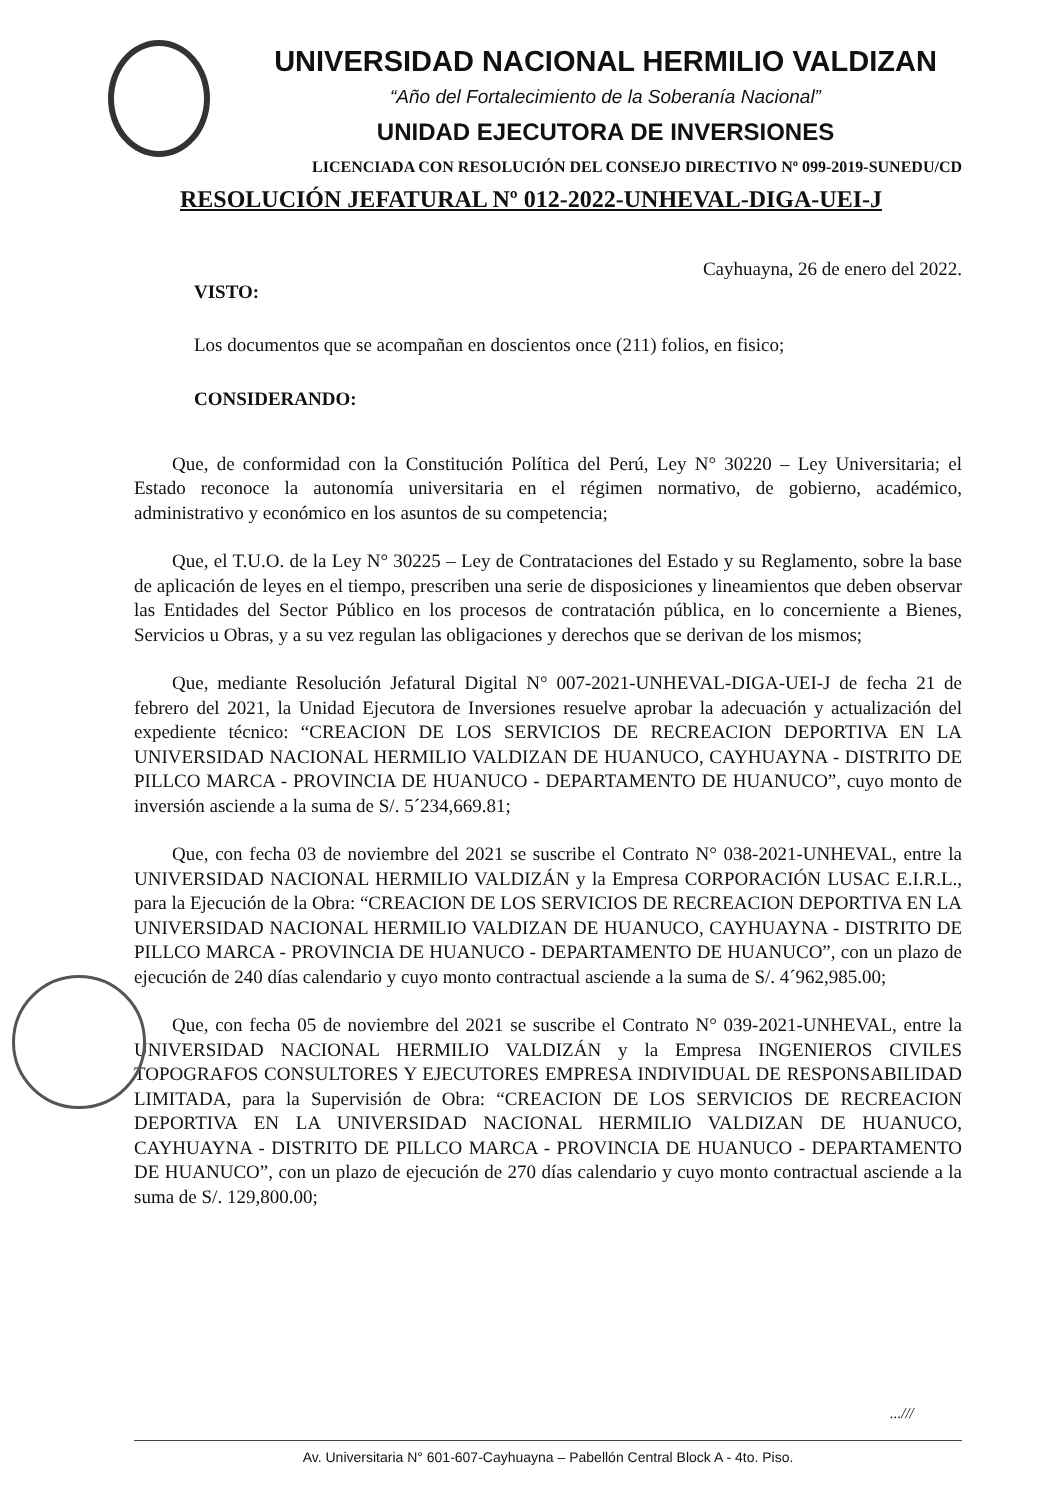UNIVERSIDAD NACIONAL HERMILIO VALDIZAN
“Año del Fortalecimiento de la Soberanía Nacional”
UNIDAD EJECUTORA DE INVERSIONES
LICENCIADA CON RESOLUCIÓN DEL CONSEJO DIRECTIVO Nº 099-2019-SUNEDU/CD
RESOLUCIÓN JEFATURAL Nº 012-2022-UNHEVAL-DIGA-UEI-J
Cayhuayna, 26 de enero del 2022.
VISTO:
Los documentos que se acompañan en doscientos once (211) folios, en fisico;
CONSIDERANDO:
Que, de conformidad con la Constitución Política del Perú, Ley N° 30220 – Ley Universitaria; el Estado reconoce la autonomía universitaria en el régimen normativo, de gobierno, académico, administrativo y económico en los asuntos de su competencia;
Que, el T.U.O. de la Ley N° 30225 – Ley de Contrataciones del Estado y su Reglamento, sobre la base de aplicación de leyes en el tiempo, prescriben una serie de disposiciones y lineamientos que deben observar las Entidades del Sector Público en los procesos de contratación pública, en lo concerniente a Bienes, Servicios u Obras, y a su vez regulan las obligaciones y derechos que se derivan de los mismos;
Que, mediante Resolución Jefatural Digital N° 007-2021-UNHEVAL-DIGA-UEI-J de fecha 21 de febrero del 2021, la Unidad Ejecutora de Inversiones resuelve aprobar la adecuación y actualización del expediente técnico: “CREACION DE LOS SERVICIOS DE RECREACION DEPORTIVA EN LA UNIVERSIDAD NACIONAL HERMILIO VALDIZAN DE HUANUCO, CAYHUAYNA - DISTRITO DE PILLCO MARCA - PROVINCIA DE HUANUCO - DEPARTAMENTO DE HUANUCO”, cuyo monto de inversión asciende a la suma de S/. 5´234,669.81;
Que, con fecha 03 de noviembre del 2021 se suscribe el Contrato N° 038-2021-UNHEVAL, entre la UNIVERSIDAD NACIONAL HERMILIO VALDIZÁN y la Empresa CORPORACIÓN LUSAC E.I.R.L., para la Ejecución de la Obra: “CREACION DE LOS SERVICIOS DE RECREACION DEPORTIVA EN LA UNIVERSIDAD NACIONAL HERMILIO VALDIZAN DE HUANUCO, CAYHUAYNA - DISTRITO DE PILLCO MARCA - PROVINCIA DE HUANUCO - DEPARTAMENTO DE HUANUCO”, con un plazo de ejecución de 240 días calendario y cuyo monto contractual asciende a la suma de S/. 4´962,985.00;
Que, con fecha 05 de noviembre del 2021 se suscribe el Contrato N° 039-2021-UNHEVAL, entre la UNIVERSIDAD NACIONAL HERMILIO VALDIZÁN y la Empresa INGENIEROS CIVILES TOPOGRAFOS CONSULTORES Y EJECUTORES EMPRESA INDIVIDUAL DE RESPONSABILIDAD LIMITADA, para la Supervisión de Obra: “CREACION DE LOS SERVICIOS DE RECREACION DEPORTIVA EN LA UNIVERSIDAD NACIONAL HERMILIO VALDIZAN DE HUANUCO, CAYHUAYNA - DISTRITO DE PILLCO MARCA - PROVINCIA DE HUANUCO - DEPARTAMENTO DE HUANUCO”, con un plazo de ejecución de 270 días calendario y cuyo monto contractual asciende a la suma de S/. 129,800.00;
...///
Av. Universitaria N° 601-607-Cayhuayna – Pabellón Central Block A - 4to. Piso.